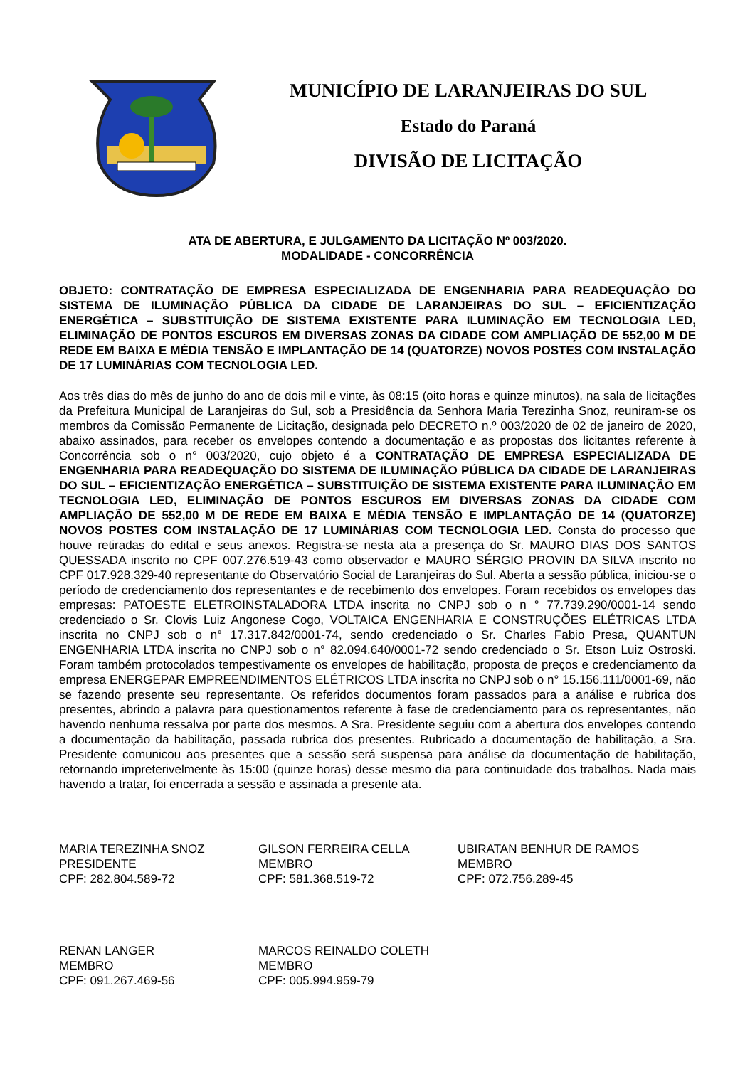MUNICÍPIO DE LARANJEIRAS DO SUL
Estado do Paraná
DIVISÃO DE LICITAÇÃO
ATA DE ABERTURA, E JULGAMENTO DA LICITAÇÃO Nº 003/2020.
MODALIDADE - CONCORRÊNCIA
OBJETO: CONTRATAÇÃO DE EMPRESA ESPECIALIZADA DE ENGENHARIA PARA READEQUAÇÃO DO SISTEMA DE ILUMINAÇÃO PÚBLICA DA CIDADE DE LARANJEIRAS DO SUL – EFICIENTIZAÇÃO ENERGÉTICA – SUBSTITUIÇÃO DE SISTEMA EXISTENTE PARA ILUMINAÇÃO EM TECNOLOGIA LED, ELIMINAÇÃO DE PONTOS ESCUROS EM DIVERSAS ZONAS DA CIDADE COM AMPLIAÇÃO DE 552,00 M DE REDE EM BAIXA E MÉDIA TENSÃO E IMPLANTAÇÃO DE 14 (QUATORZE) NOVOS POSTES COM INSTALAÇÃO DE 17 LUMINÁRIAS COM TECNOLOGIA LED.
Aos três dias do mês de junho do ano de dois mil e vinte, às 08:15 (oito horas e quinze minutos), na sala de licitações da Prefeitura Municipal de Laranjeiras do Sul, sob a Presidência da Senhora Maria Terezinha Snoz, reuniram-se os membros da Comissão Permanente de Licitação, designada pelo DECRETO n.º 003/2020 de 02 de janeiro de 2020, abaixo assinados, para receber os envelopes contendo a documentação e as propostas dos licitantes referente à Concorrência sob o n° 003/2020, cujo objeto é a CONTRATAÇÃO DE EMPRESA ESPECIALIZADA DE ENGENHARIA PARA READEQUAÇÃO DO SISTEMA DE ILUMINAÇÃO PÚBLICA DA CIDADE DE LARANJEIRAS DO SUL – EFICIENTIZAÇÃO ENERGÉTICA – SUBSTITUIÇÃO DE SISTEMA EXISTENTE PARA ILUMINAÇÃO EM TECNOLOGIA LED, ELIMINAÇÃO DE PONTOS ESCUROS EM DIVERSAS ZONAS DA CIDADE COM AMPLIAÇÃO DE 552,00 M DE REDE EM BAIXA E MÉDIA TENSÃO E IMPLANTAÇÃO DE 14 (QUATORZE) NOVOS POSTES COM INSTALAÇÃO DE 17 LUMINÁRIAS COM TECNOLOGIA LED. Consta do processo que houve retiradas do edital e seus anexos. Registra-se nesta ata a presença do Sr. MAURO DIAS DOS SANTOS QUESSADA inscrito no CPF 007.276.519-43 como observador e MAURO SÉRGIO PROVIN DA SILVA inscrito no CPF 017.928.329-40 representante do Observatório Social de Laranjeiras do Sul. Aberta a sessão pública, iniciou-se o período de credenciamento dos representantes e de recebimento dos envelopes. Foram recebidos os envelopes das empresas: PATOESTE ELETROINSTALADORA LTDA inscrita no CNPJ sob o n ° 77.739.290/0001-14 sendo credenciado o Sr. Clovis Luiz Angonese Cogo, VOLTAICA ENGENHARIA E CONSTRUÇÕES ELÉTRICAS LTDA inscrita no CNPJ sob o n° 17.317.842/0001-74, sendo credenciado o Sr. Charles Fabio Presa, QUANTUN ENGENHARIA LTDA inscrita no CNPJ sob o n° 82.094.640/0001-72 sendo credenciado o Sr. Etson Luiz Ostroski. Foram também protocolados tempestivamente os envelopes de habilitação, proposta de preços e credenciamento da empresa ENERGEPAR EMPREENDIMENTOS ELÉTRICOS LTDA inscrita no CNPJ sob o n° 15.156.111/0001-69, não se fazendo presente seu representante. Os referidos documentos foram passados para a análise e rubrica dos presentes, abrindo a palavra para questionamentos referente à fase de credenciamento para os representantes, não havendo nenhuma ressalva por parte dos mesmos. A Sra. Presidente seguiu com a abertura dos envelopes contendo a documentação da habilitação, passada rubrica dos presentes. Rubricado a documentação de habilitação, a Sra. Presidente comunicou aos presentes que a sessão será suspensa para análise da documentação de habilitação, retornando impreterivelmente às 15:00 (quinze horas) desse mesmo dia para continuidade dos trabalhos. Nada mais havendo a tratar, foi encerrada a sessão e assinada a presente ata.
MARIA TEREZINHA SNOZ
PRESIDENTE
CPF: 282.804.589-72
GILSON FERREIRA CELLA
MEMBRO
CPF: 581.368.519-72
UBIRATAN BENHUR DE RAMOS
MEMBRO
CPF: 072.756.289-45
RENAN LANGER
MEMBRO
CPF: 091.267.469-56
MARCOS REINALDO COLETH
MEMBRO
CPF: 005.994.959-79